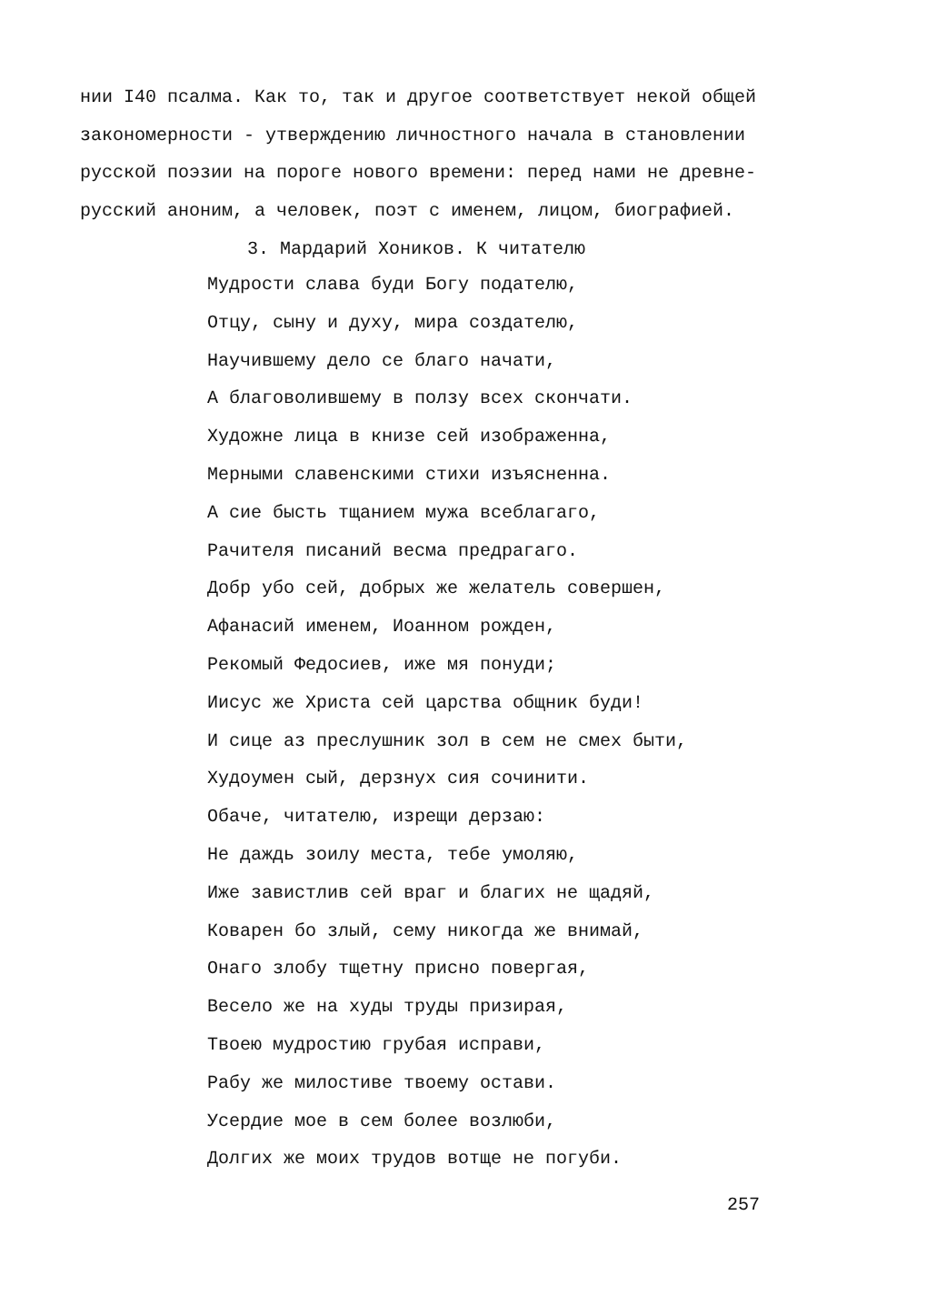нии I40 псалма. Как то, так и другое соответствует некой общей закономерности - утверждению личностного начала в становлении русской поэзии на пороге нового времени: перед нами не древне-русский аноним, а человек, поэт с именем, лицом, биографией.
3. Мардарий Хоников. К читателю
Мудрости слава буди Богу подателю,
Отцу, сыну и духу, мира создателю,
Научившему дело се благо начати,
А благоволившему в ползу всех скончати.
Художне лица в книзе сей изображенна,
Мерными славенскими стихи изъясненна.
А сие бысть тщанием мужа всеблагаго,
Рачителя писаний весма предрагаго.
Добр убо сей, добрых же желатель совершен,
Афанасий именем, Иоанном рожден,
Рекомый Федосиев, иже мя понуди;
Иисус же Христа сей царства общник буди!
И сице аз преслушник зол в сем не смех быти,
Худоумен сый, дерзнух сия сочинити.
Обаче, читателю, изрещи дерзаю:
Не даждь зоилу места, тебе умоляю,
Иже завистлив сей враг и благих не щадяй,
Коварен бо злый, сему никогда же внимай,
Онаго злобу тщетну присно повергая,
Весело же на худы труды призирая,
Твоею мудростию грубая исправи,
Рабу же милостиве твоему остави.
Усердие мое в сем более возлюби,
Долгих же моих трудов вотще не погуби.
257